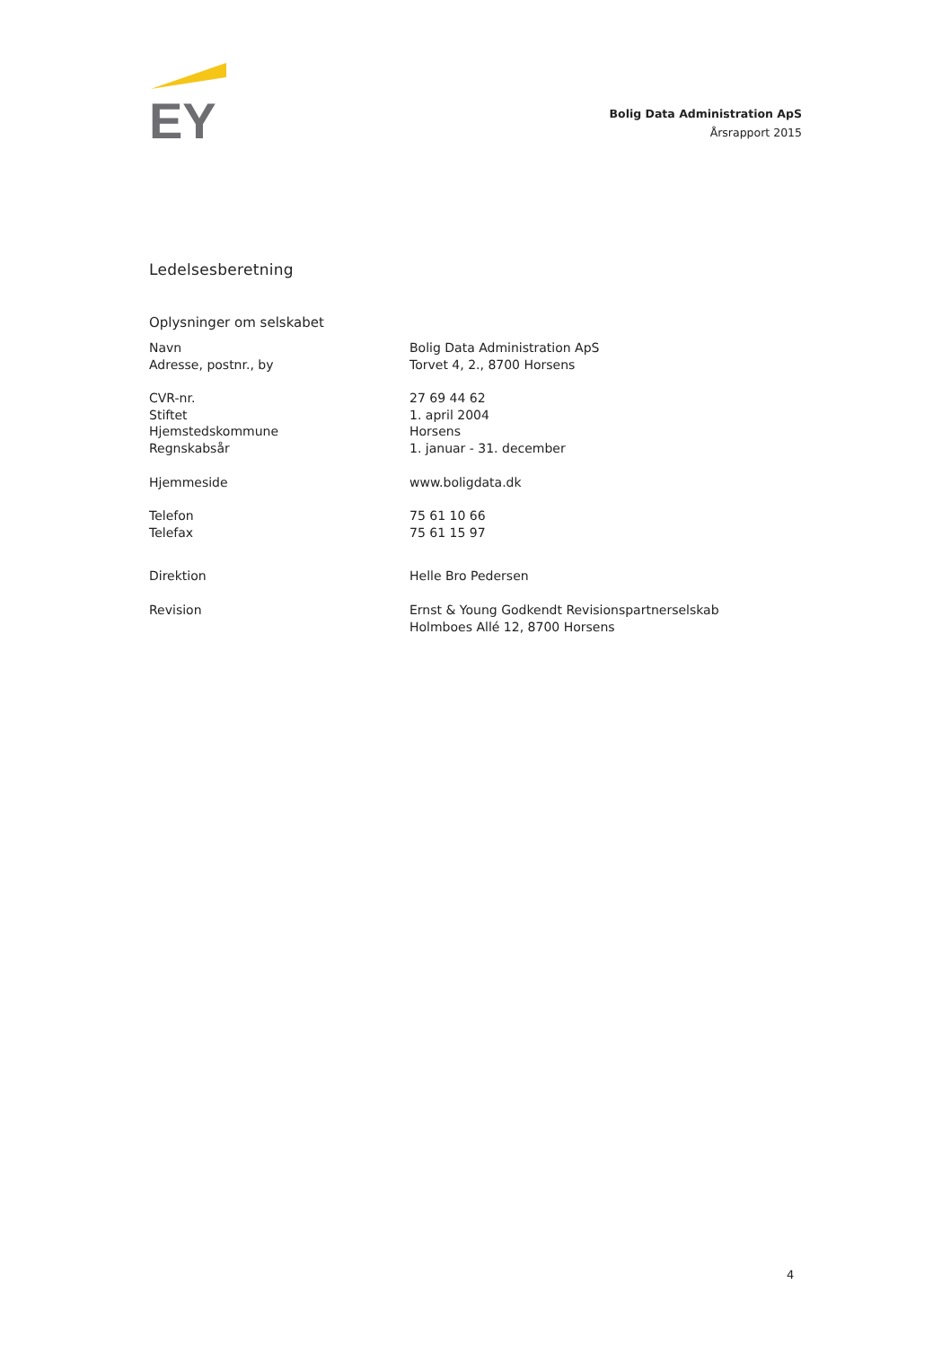EY
Bolig Data Administration ApS
Årsrapport 2015
Ledelsesberetning
Oplysninger om selskabet
| Navn | Bolig Data Administration ApS |
| Adresse, postnr., by | Torvet 4, 2., 8700 Horsens |
| CVR-nr. | 27 69 44 62 |
| Stiftet | 1. april 2004 |
| Hjemstedskommune | Horsens |
| Regnskabsår | 1. januar - 31. december |
| Hjemmeside | www.boligdata.dk |
| Telefon | 75 61 10 66 |
| Telefax | 75 61 15 97 |
| Direktion | Helle Bro Pedersen |
| Revision | Ernst & Young Godkendt Revisionspartnerselskab Holmboes Allé 12, 8700 Horsens |
4